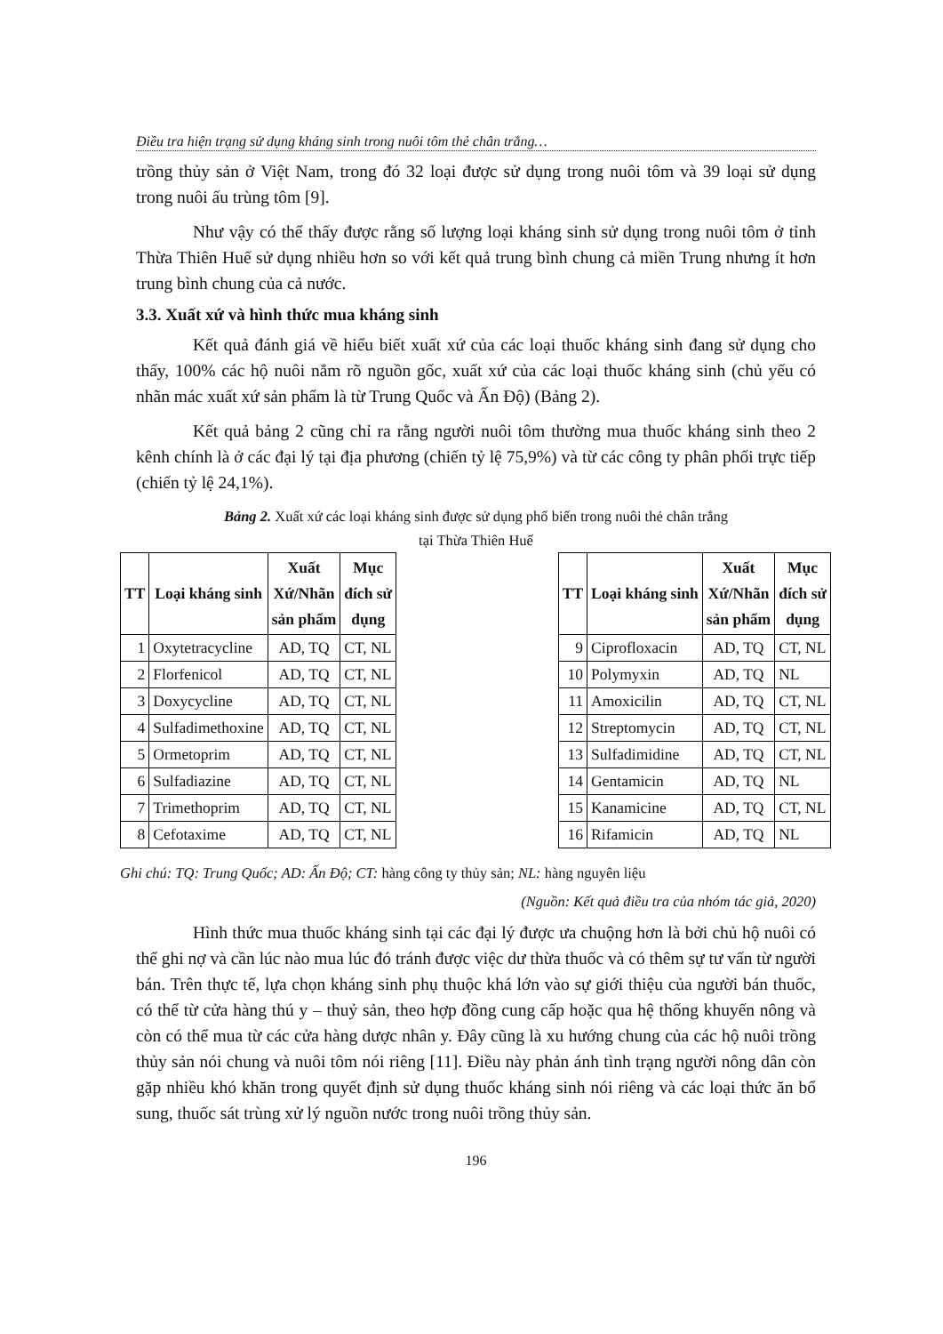Điều tra hiện trạng sử dụng kháng sinh trong nuôi tôm thẻ chân trắng…
trồng thủy sản ở Việt Nam, trong đó 32 loại được sử dụng trong nuôi tôm và 39 loại sử dụng trong nuôi ấu trùng tôm [9].
Như vậy có thể thấy được rằng số lượng loại kháng sinh sử dụng trong nuôi tôm ở tỉnh Thừa Thiên Huế sử dụng nhiều hơn so với kết quả trung bình chung cả miền Trung nhưng ít hơn trung bình chung của cả nước.
3.3. Xuất xứ và hình thức mua kháng sinh
Kết quả đánh giá về hiểu biết xuất xứ của các loại thuốc kháng sinh đang sử dụng cho thấy, 100% các hộ nuôi nắm rõ nguồn gốc, xuất xứ của các loại thuốc kháng sinh (chủ yếu có nhãn mác xuất xứ sản phẩm là từ Trung Quốc và Ấn Độ) (Bảng 2).
Kết quả bảng 2 cũng chỉ ra rằng người nuôi tôm thường mua thuốc kháng sinh theo 2 kênh chính là ở các đại lý tại địa phương (chiến tỷ lệ 75,9%) và từ các công ty phân phối trực tiếp (chiến tỷ lệ 24,1%).
Bảng 2. Xuất xứ các loại kháng sinh được sử dụng phổ biến trong nuôi thẻ chân trắng
tại Thừa Thiên Huế
| TT | Loại kháng sinh | Xuất Xứ/Nhãn sản phẩm | Mục đích sử dụng |
| --- | --- | --- | --- |
| 1 | Oxytetracycline | AD, TQ | CT, NL |
| 2 | Florfenicol | AD, TQ | CT, NL |
| 3 | Doxycycline | AD, TQ | CT, NL |
| 4 | Sulfadimethoxine | AD, TQ | CT, NL |
| 5 | Ormetoprim | AD, TQ | CT, NL |
| 6 | Sulfadiazine | AD, TQ | CT, NL |
| 7 | Trimethoprim | AD, TQ | CT, NL |
| 8 | Cefotaxime | AD, TQ | CT, NL |
| TT | Loại kháng sinh | Xuất Xứ/Nhãn sản phẩm | Mục đích sử dụng |
| --- | --- | --- | --- |
| 9 | Ciprofloxacin | AD, TQ | CT, NL |
| 10 | Polymyxin | AD, TQ | NL |
| 11 | Amoxicilin | AD, TQ | CT, NL |
| 12 | Streptomycin | AD, TQ | CT, NL |
| 13 | Sulfadimidine | AD, TQ | CT, NL |
| 14 | Gentamicin | AD, TQ | NL |
| 15 | Kanamicine | AD, TQ | CT, NL |
| 16 | Rifamicin | AD, TQ | NL |
Ghi chú: TQ: Trung Quốc; AD: Ấn Độ; CT: hàng công ty thủy sản; NL: hàng nguyên liệu
(Nguồn: Kết quả điều tra của nhóm tác giả, 2020)
Hình thức mua thuốc kháng sinh tại các đại lý được ưa chuộng hơn là bởi chủ hộ nuôi có thể ghi nợ và cần lúc nào mua lúc đó tránh được việc dư thừa thuốc và có thêm sự tư vấn từ người bán. Trên thực tế, lựa chọn kháng sinh phụ thuộc khá lớn vào sự giới thiệu của người bán thuốc, có thể từ cửa hàng thú y – thuỷ sản, theo hợp đồng cung cấp hoặc qua hệ thống khuyến nông và còn có thể mua từ các cửa hàng dược nhân y. Đây cũng là xu hướng chung của các hộ nuôi trồng thủy sản nói chung và nuôi tôm nói riêng [11]. Điều này phản ánh tình trạng người nông dân còn gặp nhiều khó khăn trong quyết định sử dụng thuốc kháng sinh nói riêng và các loại thức ăn bổ sung, thuốc sát trùng xử lý nguồn nước trong nuôi trồng thủy sản.
196